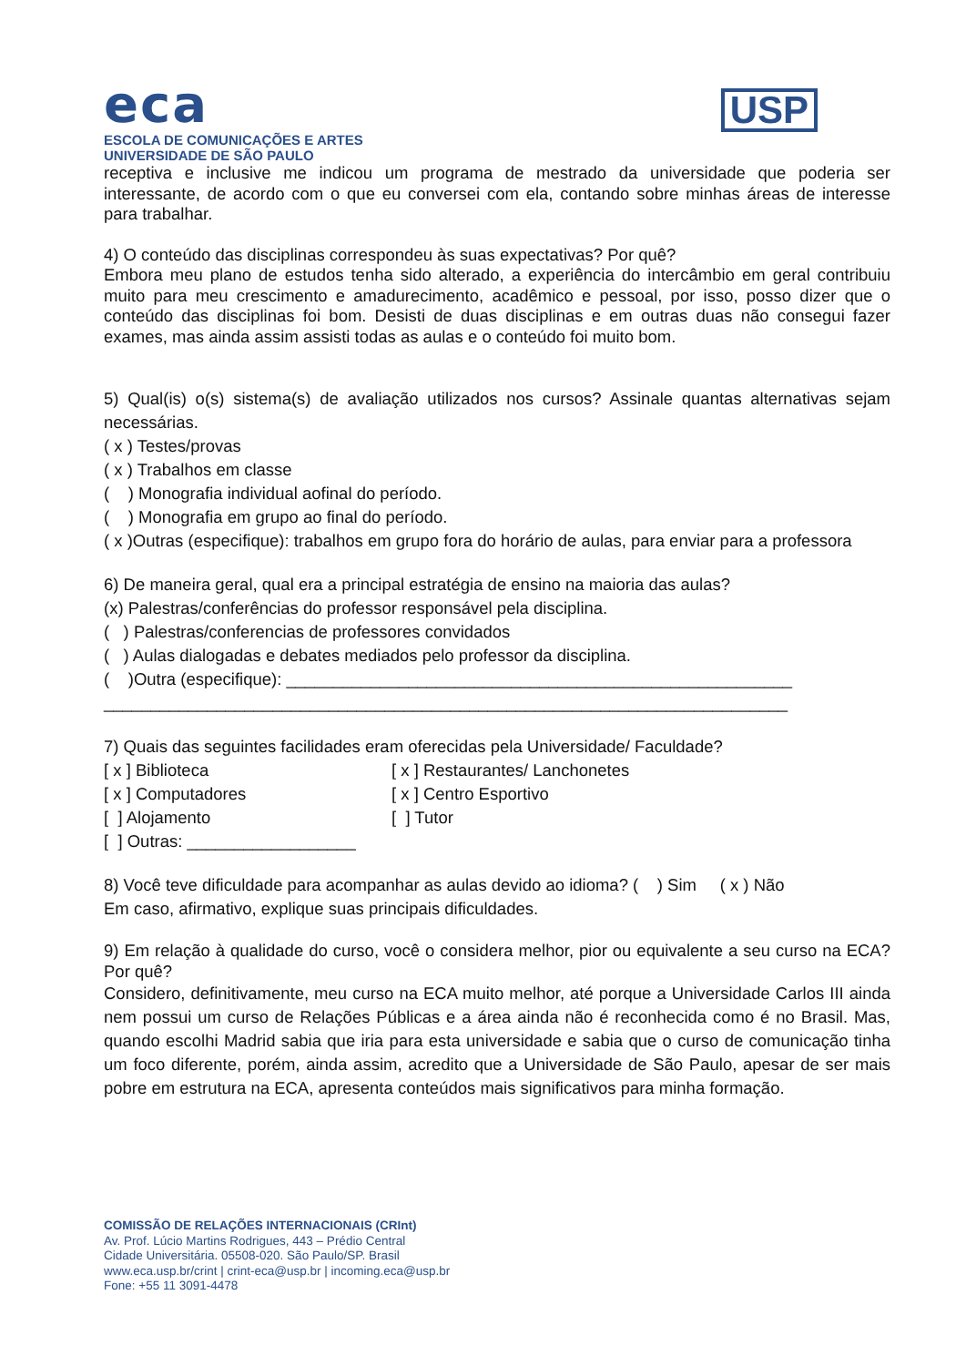eca
ESCOLA DE COMUNICAÇÕES E ARTES
UNIVERSIDADE DE SÃO PAULO
USP
receptiva e inclusive me indicou um programa de mestrado da universidade que poderia ser interessante, de acordo com o que eu conversei com ela, contando sobre minhas áreas de interesse para trabalhar.
4) O conteúdo das disciplinas correspondeu às suas expectativas? Por quê?
Embora meu plano de estudos tenha sido alterado, a experiência do intercâmbio em geral contribuiu muito para meu crescimento e amadurecimento, acadêmico e pessoal, por isso, posso dizer que o conteúdo das disciplinas foi bom. Desisti de duas disciplinas e em outras duas não consegui fazer exames, mas ainda assim assisti todas as aulas e o conteúdo foi muito bom.
5) Qual(is) o(s) sistema(s) de avaliação utilizados nos cursos? Assinale quantas alternativas sejam necessárias.
( x ) Testes/provas
( x ) Trabalhos em classe
( ) Monografia individual aofinal do período.
( ) Monografia em grupo ao final do período.
( x )Outras (especifique): trabalhos em grupo fora do horário de aulas, para enviar para a professora
6) De maneira geral, qual era a principal estratégia de ensino na maioria das aulas?
(x) Palestras/conferências do professor responsável pela disciplina.
( ) Palestras/conferencias de professores convidados
( ) Aulas dialogadas e debates mediados pelo professor da disciplina.
( )Outra (especifique): ______________________________________________________
_________________________________________________________________________
7) Quais das seguintes facilidades eram oferecidas pela Universidade/ Faculdade?
[ x ] Biblioteca [ x ] Restaurantes/ Lanchonetes [ x ] Computadores [ x ] Centro Esportivo [ ] Alojamento [ ] Tutor [ ] Outras: __________________
8) Você teve dificuldade para acompanhar as aulas devido ao idioma? ( ) Sim ( x ) Não
Em caso, afirmativo, explique suas principais dificuldades.
9) Em relação à qualidade do curso, você o considera melhor, pior ou equivalente a seu curso na ECA? Por quê?
Considero, definitivamente, meu curso na ECA muito melhor, até porque a Universidade Carlos III ainda nem possui um curso de Relações Públicas e a área ainda não é reconhecida como é no Brasil. Mas, quando escolhi Madrid sabia que iria para esta universidade e sabia que o curso de comunicação tinha um foco diferente, porém, ainda assim, acredito que a Universidade de São Paulo, apesar de ser mais pobre em estrutura na ECA, apresenta conteúdos mais significativos para minha formação.
COMISSÃO DE RELAÇÕES INTERNACIONAIS (CRInt)
Av. Prof. Lúcio Martins Rodrigues, 443 – Prédio Central
Cidade Universitária. 05508-020. São Paulo/SP. Brasil
www.eca.usp.br/crint | crint-eca@usp.br | incoming.eca@usp.br
Fone: +55 11 3091-4478